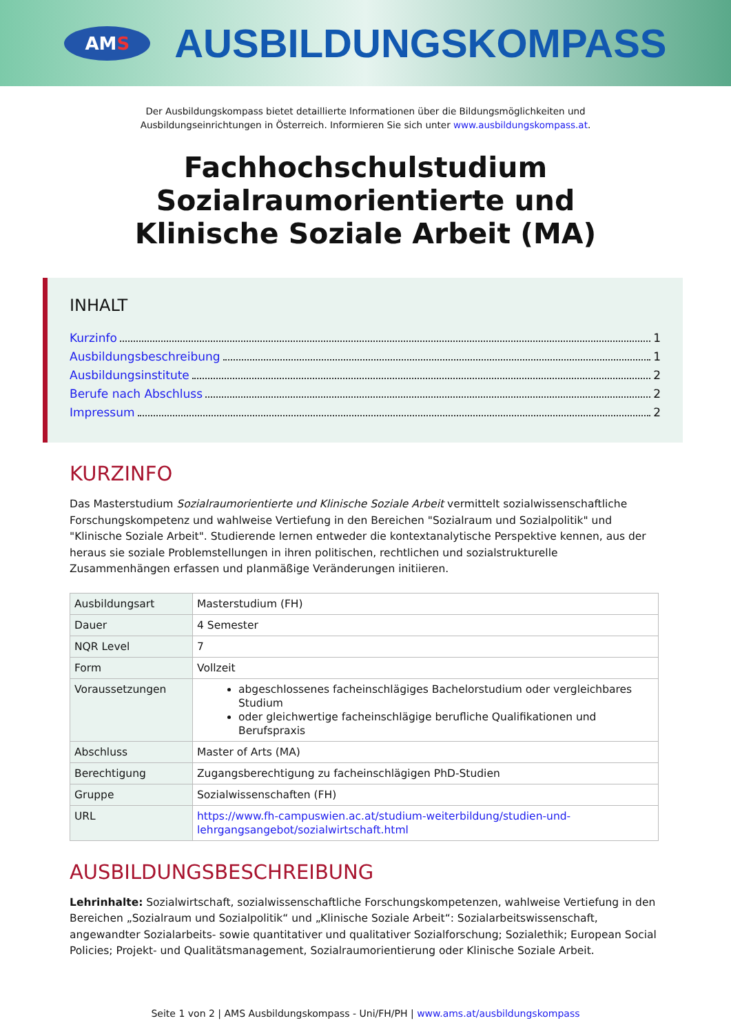AMS
AUSBILDUNGSKOMPASS
Der Ausbildungskompass bietet detaillierte Informationen über die Bildungsmöglichkeiten und
Ausbildungseinrichtungen in Österreich. Informieren Sie sich unter www.ausbildungskompass.at.
Fachhochschulstudium
Sozialraumorientierte und
Klinische Soziale Arbeit (MA)
INHALT
Kurzinfo 1
Ausbildungsbeschreibung 1
Ausbildungsinstitute 2
Berufe nach Abschluss 2
Impressum 2
KURZINFO
Das Masterstudium Sozialraumorientierte und Klinische Soziale Arbeit vermittelt sozialwissenschaftliche Forschungskompetenz und wahlweise Vertiefung in den Bereichen "Sozialraum und Sozialpolitik" und "Klinische Soziale Arbeit". Studierende lernen entweder die kontextanalytische Perspektive kennen, aus der heraus sie soziale Problemstellungen in ihren politischen, rechtlichen und sozialstrukturelle Zusammenhängen erfassen und planmäßige Veränderungen initiieren.
| Ausbildungsart | Masterstudium (FH) |
| Dauer | 4 Semester |
| NQR Level | 7 |
| Form | Vollzeit |
| Voraussetzungen | abgeschlossenes facheinschlägiges Bachelorstudium oder vergleichbares Studium oder gleichwertige facheinschlägige berufliche Qualifikationen und Berufspraxis |
| Abschluss | Master of Arts (MA) |
| Berechtigung | Zugangsberechtigung zu facheinschlägigen PhD-Studien |
| Gruppe | Sozialwissenschaften (FH) |
| URL | https://www.fh-campuswien.ac.at/studium-weiterbildung/studien-und-lehrgangsangebot/sozialwirtschaft.html |
AUSBILDUNGSBESCHREIBUNG
Lehrinhalte: Sozialwirtschaft, sozialwissenschaftliche Forschungskompetenzen, wahlweise Vertiefung in den Bereichen „Sozialraum und Sozialpolitik“ und „Klinische Soziale Arbeit“: Sozialarbeitswissenschaft, angewandter Sozialarbeits- sowie quantitativer und qualitativer Sozialforschung; Sozialethik; European Social Policies; Projekt- und Qualitätsmanagement, Sozialraumorientierung oder Klinische Soziale Arbeit.
Seite 1 von 2 | AMS Ausbildungskompass - Uni/FH/PH | www.ams.at/ausbildungskompass